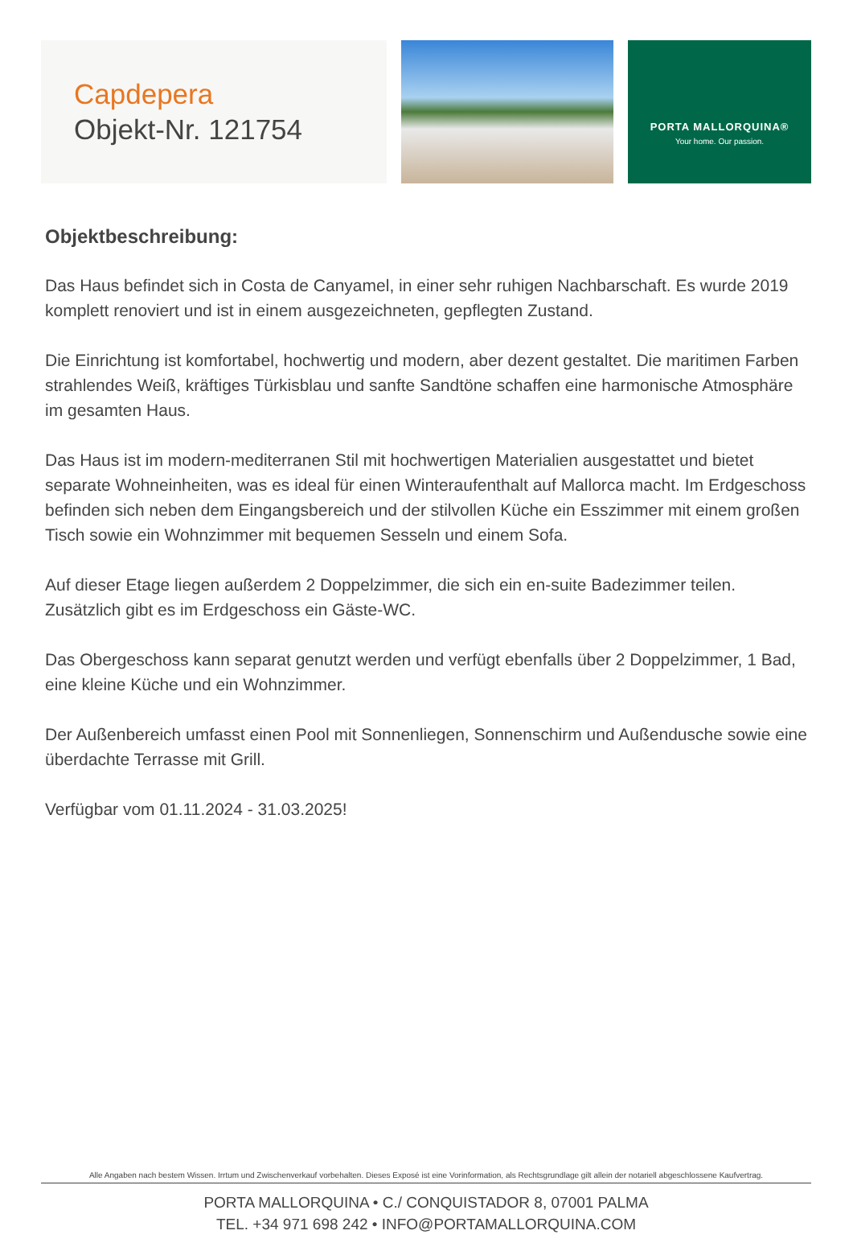Capdepera
Objekt-Nr. 121754
PORTA MALLORQUINA®
Your home. Our passion.
Objektbeschreibung:
Das Haus befindet sich in Costa de Canyamel, in einer sehr ruhigen Nachbarschaft. Es wurde 2019 komplett renoviert und ist in einem ausgezeichneten, gepflegten Zustand.
Die Einrichtung ist komfortabel, hochwertig und modern, aber dezent gestaltet. Die maritimen Farben strahlendes Weiß, kräftiges Türkisblau und sanfte Sandtöne schaffen eine harmonische Atmosphäre im gesamten Haus.
Das Haus ist im modern-mediterranen Stil mit hochwertigen Materialien ausgestattet und bietet separate Wohneinheiten, was es ideal für einen Winteraufenthalt auf Mallorca macht. Im Erdgeschoss befinden sich neben dem Eingangsbereich und der stilvollen Küche ein Esszimmer mit einem großen Tisch sowie ein Wohnzimmer mit bequemen Sesseln und einem Sofa.
Auf dieser Etage liegen außerdem 2 Doppelzimmer, die sich ein en-suite Badezimmer teilen. Zusätzlich gibt es im Erdgeschoss ein Gäste-WC.
Das Obergeschoss kann separat genutzt werden und verfügt ebenfalls über 2 Doppelzimmer, 1 Bad, eine kleine Küche und ein Wohnzimmer.
Der Außenbereich umfasst einen Pool mit Sonnenliegen, Sonnenschirm und Außendusche sowie eine überdachte Terrasse mit Grill.
Verfügbar vom 01.11.2024 - 31.03.2025!
Alle Angaben nach bestem Wissen. Irrtum und Zwischenverkauf vorbehalten. Dieses Exposé ist eine Vorinformation, als Rechtsgrundlage gilt allein der notariell abgeschlossene Kaufvertrag.
PORTA MALLORQUINA • C./ CONQUISTADOR 8, 07001 PALMA
TEL. +34 971 698 242 • INFO@PORTAMALLORQUINA.COM